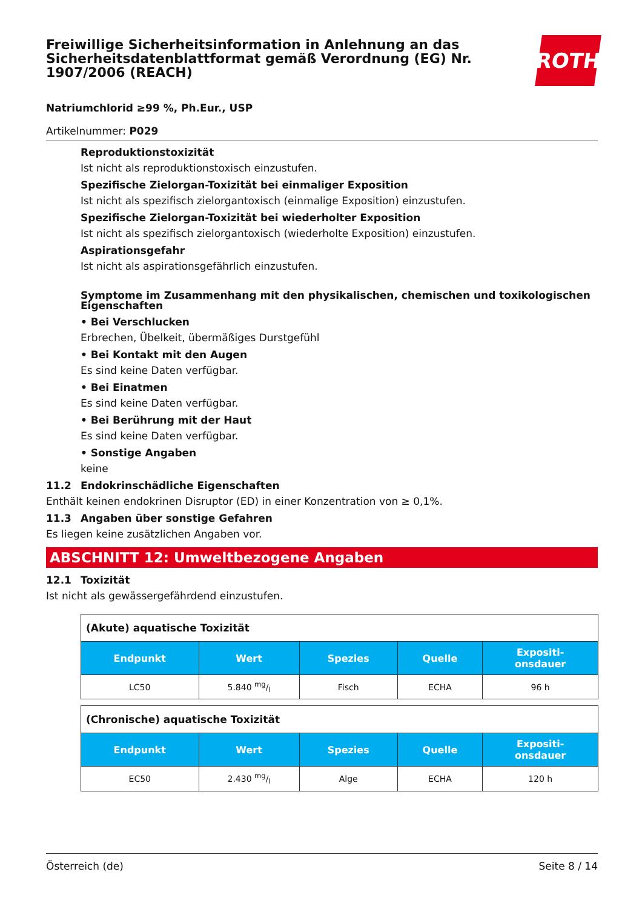Freiwillige Sicherheitsinformation in Anlehnung an das Sicherheitsdatenblattformat gemäß Verordnung (EG) Nr. 1907/2006 (REACH)
ROTH
Natriumchlorid ≥99 %, Ph.Eur., USP
Artikelnummer: P029
Reproduktionstoxizität
Ist nicht als reproduktionstoxisch einzustufen.
Spezifische Zielorgan-Toxizität bei einmaliger Exposition
Ist nicht als spezifisch zielorgantoxisch (einmalige Exposition) einzustufen.
Spezifische Zielorgan-Toxizität bei wiederholter Exposition
Ist nicht als spezifisch zielorgantoxisch (wiederholte Exposition) einzustufen.
Aspirationsgefahr
Ist nicht als aspirationsgefährlich einzustufen.
Symptome im Zusammenhang mit den physikalischen, chemischen und toxikologischen Eigenschaften
• Bei Verschlucken
Erbrechen, Übelkeit, übermäßiges Durstgefühl
• Bei Kontakt mit den Augen
Es sind keine Daten verfügbar.
• Bei Einatmen
Es sind keine Daten verfügbar.
• Bei Berührung mit der Haut
Es sind keine Daten verfügbar.
• Sonstige Angaben
keine
11.2 Endokrinschädliche Eigenschaften
Enthält keinen endokrinen Disruptor (ED) in einer Konzentration von ≥ 0,1%.
11.3 Angaben über sonstige Gefahren
Es liegen keine zusätzlichen Angaben vor.
ABSCHNITT 12: Umweltbezogene Angaben
12.1 Toxizität
Ist nicht als gewässergefährdend einzustufen.
| (Akute) aquatische Toxizität | | | | |
| Endpunkt | Wert | Spezies | Quelle | Expositi- onsdauer |
| LC50 | 5.840 mg/l | Fisch | ECHA | 96 h |
| (Chronische) aquatische Toxizität | | | | |
| Endpunkt | Wert | Spezies | Quelle | Expositi- onsdauer |
| EC50 | 2.430 mg/l | Alge | ECHA | 120 h |
Österreich (de) Seite 8 / 14